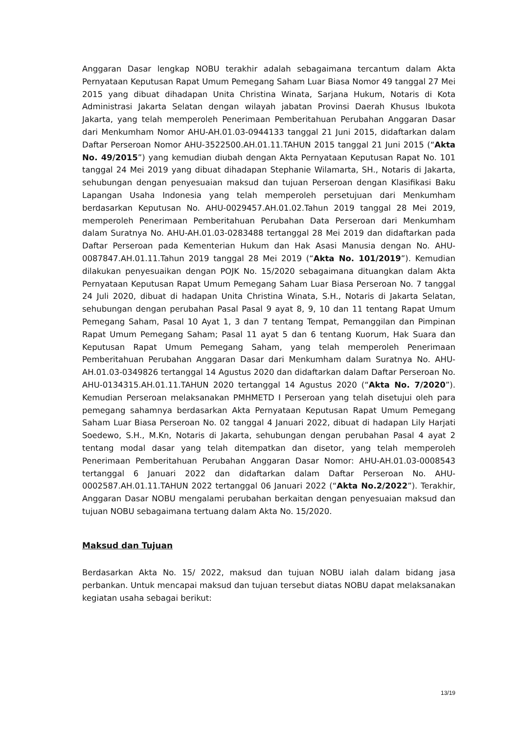Anggaran Dasar lengkap NOBU terakhir adalah sebagaimana tercantum dalam Akta Pernyataan Keputusan Rapat Umum Pemegang Saham Luar Biasa Nomor 49 tanggal 27 Mei 2015 yang dibuat dihadapan Unita Christina Winata, Sarjana Hukum, Notaris di Kota Administrasi Jakarta Selatan dengan wilayah jabatan Provinsi Daerah Khusus Ibukota Jakarta, yang telah memperoleh Penerimaan Pemberitahuan Perubahan Anggaran Dasar dari Menkumham Nomor AHU-AH.01.03-0944133 tanggal 21 Juni 2015, didaftarkan dalam Daftar Perseroan Nomor AHU-3522500.AH.01.11.TAHUN 2015 tanggal 21 Juni 2015 (“Akta No. 49/2015”) yang kemudian diubah dengan Akta Pernyataan Keputusan Rapat No. 101 tanggal 24 Mei 2019 yang dibuat dihadapan Stephanie Wilamarta, SH., Notaris di Jakarta, sehubungan dengan penyesuaian maksud dan tujuan Perseroan dengan Klasifikasi Baku Lapangan Usaha Indonesia yang telah memperoleh persetujuan dari Menkumham berdasarkan Keputusan No. AHU-0029457.AH.01.02.Tahun 2019 tanggal 28 Mei 2019, memperoleh Penerimaan Pemberitahuan Perubahan Data Perseroan dari Menkumham dalam Suratnya No. AHU-AH.01.03-0283488 tertanggal 28 Mei 2019 dan didaftarkan pada Daftar Perseroan pada Kementerian Hukum dan Hak Asasi Manusia dengan No. AHU-0087847.AH.01.11.Tahun 2019 tanggal 28 Mei 2019 (“Akta No. 101/2019”). Kemudian dilakukan penyesuaikan dengan POJK No. 15/2020 sebagaimana dituangkan dalam Akta Pernyataan Keputusan Rapat Umum Pemegang Saham Luar Biasa Perseroan No. 7 tanggal 24 Juli 2020, dibuat di hadapan Unita Christina Winata, S.H., Notaris di Jakarta Selatan, sehubungan dengan perubahan Pasal Pasal 9 ayat 8, 9, 10 dan 11 tentang Rapat Umum Pemegang Saham, Pasal 10 Ayat 1, 3 dan 7 tentang Tempat, Pemanggilan dan Pimpinan Rapat Umum Pemegang Saham; Pasal 11 ayat 5 dan 6 tentang Kuorum, Hak Suara dan Keputusan Rapat Umum Pemegang Saham, yang telah memperoleh Penerimaan Pemberitahuan Perubahan Anggaran Dasar dari Menkumham dalam Suratnya No. AHU-AH.01.03-0349826 tertanggal 14 Agustus 2020 dan didaftarkan dalam Daftar Perseroan No. AHU-0134315.AH.01.11.TAHUN 2020 tertanggal 14 Agustus 2020 (“Akta No. 7/2020”). Kemudian Perseroan melaksanakan PMHMETD I Perseroan yang telah disetujui oleh para pemegang sahamnya berdasarkan Akta Pernyataan Keputusan Rapat Umum Pemegang Saham Luar Biasa Perseroan No. 02 tanggal 4 Januari 2022, dibuat di hadapan Lily Harjati Soedewo, S.H., M.Kn, Notaris di Jakarta, sehubungan dengan perubahan Pasal 4 ayat 2 tentang modal dasar yang telah ditempatkan dan disetor, yang telah memperoleh Penerimaan Pemberitahuan Perubahan Anggaran Dasar Nomor: AHU-AH.01.03-0008543 tertanggal 6 Januari 2022 dan didaftarkan dalam Daftar Perseroan No. AHU-0002587.AH.01.11.TAHUN 2022 tertanggal 06 Januari 2022 (“Akta No.2/2022”). Terakhir, Anggaran Dasar NOBU mengalami perubahan berkaitan dengan penyesuaian maksud dan tujuan NOBU sebagaimana tertuang dalam Akta No. 15/2020.
Maksud dan Tujuan
Berdasarkan Akta No. 15/ 2022, maksud dan tujuan NOBU ialah dalam bidang jasa perbankan. Untuk mencapai maksud dan tujuan tersebut diatas NOBU dapat melaksanakan kegiatan usaha sebagai berikut:
13/19